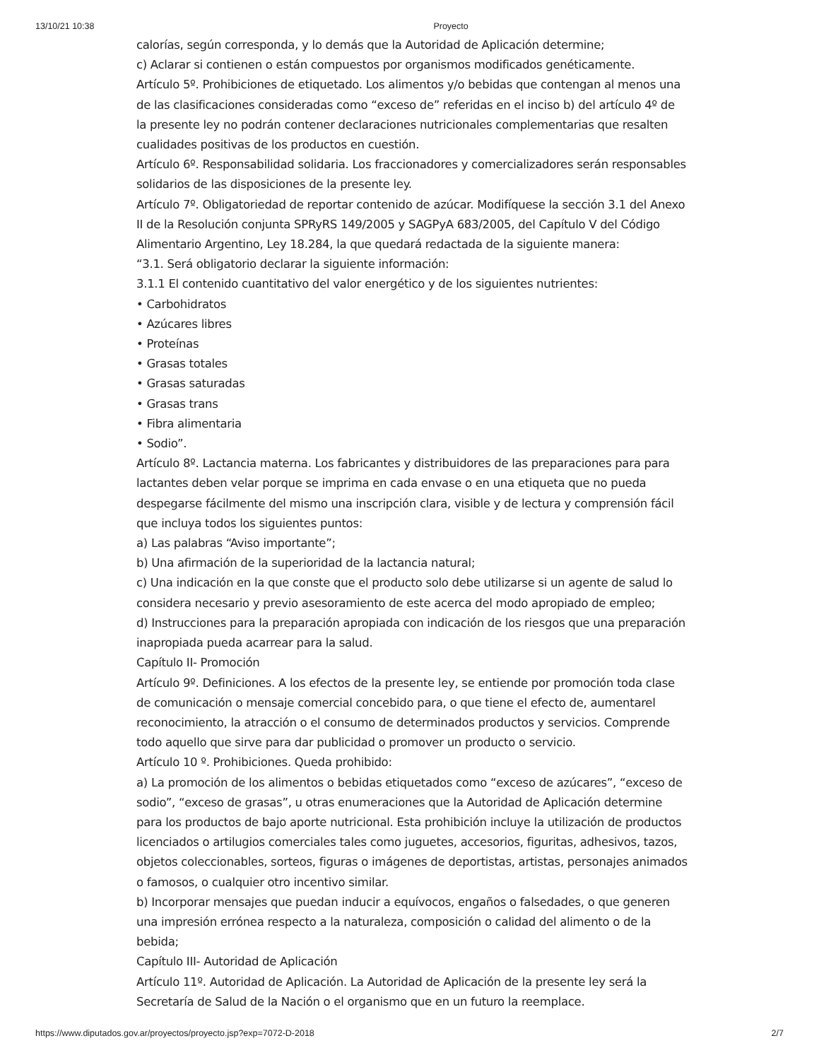13/10/21 10:38 Proyecto
calorías, según corresponda, y lo demás que la Autoridad de Aplicación determine;
c) Aclarar si contienen o están compuestos por organismos modificados genéticamente.
Artículo 5º. Prohibiciones de etiquetado. Los alimentos y/o bebidas que contengan al menos una de las clasificaciones consideradas como “exceso de” referidas en el inciso b) del artículo 4º de la presente ley no podrán contener declaraciones nutricionales complementarias que resalten cualidades positivas de los productos en cuestión.
Artículo 6º. Responsabilidad solidaria. Los fraccionadores y comercializadores serán responsables solidarios de las disposiciones de la presente ley.
Artículo 7º. Obligatoriedad de reportar contenido de azúcar. Modifíquese la sección 3.1 del Anexo II de la Resolución conjunta SPRyRS 149/2005 y SAGPyA 683/2005, del Capítulo V del Código Alimentario Argentino, Ley 18.284, la que quedará redactada de la siguiente manera:
“3.1. Será obligatorio declarar la siguiente información:
3.1.1 El contenido cuantitativo del valor energético y de los siguientes nutrientes:
• Carbohidratos
• Azúcares libres
• Proteínas
• Grasas totales
• Grasas saturadas
• Grasas trans
• Fibra alimentaria
• Sodio”.
Artículo 8º. Lactancia materna. Los fabricantes y distribuidores de las preparaciones para para lactantes deben velar porque se imprima en cada envase o en una etiqueta que no pueda despegarse fácilmente del mismo una inscripción clara, visible y de lectura y comprensión fácil que incluya todos los siguientes puntos:
a) Las palabras “Aviso importante”;
b) Una afirmación de la superioridad de la lactancia natural;
c) Una indicación en la que conste que el producto solo debe utilizarse si un agente de salud lo considera necesario y previo asesoramiento de este acerca del modo apropiado de empleo;
d) Instrucciones para la preparación apropiada con indicación de los riesgos que una preparación inapropiada pueda acarrear para la salud.
Capítulo II- Promoción
Artículo 9º. Definiciones. A los efectos de la presente ley, se entiende por promoción toda clase de comunicación o mensaje comercial concebido para, o que tiene el efecto de, aumentarel reconocimiento, la atracción o el consumo de determinados productos y servicios. Comprende todo aquello que sirve para dar publicidad o promover un producto o servicio.
Artículo 10 º. Prohibiciones. Queda prohibido:
a) La promoción de los alimentos o bebidas etiquetados como “exceso de azúcares”, “exceso de sodio”, “exceso de grasas”, u otras enumeraciones que la Autoridad de Aplicación determine para los productos de bajo aporte nutricional. Esta prohibición incluye la utilización de productos licenciados o artilugios comerciales tales como juguetes, accesorios, figuritas, adhesivos, tazos, objetos coleccionables, sorteos, figuras o imágenes de deportistas, artistas, personajes animados o famosos, o cualquier otro incentivo similar.
b) Incorporar mensajes que puedan inducir a equívocos, engaños o falsedades, o que generen una impresión errónea respecto a la naturaleza, composición o calidad del alimento o de la bebida;
Capítulo III- Autoridad de Aplicación
Artículo 11º. Autoridad de Aplicación. La Autoridad de Aplicación de la presente ley será la Secretaría de Salud de la Nación o el organismo que en un futuro la reemplace.
https://www.diputados.gov.ar/proyectos/proyecto.jsp?exp=7072-D-2018 2/7